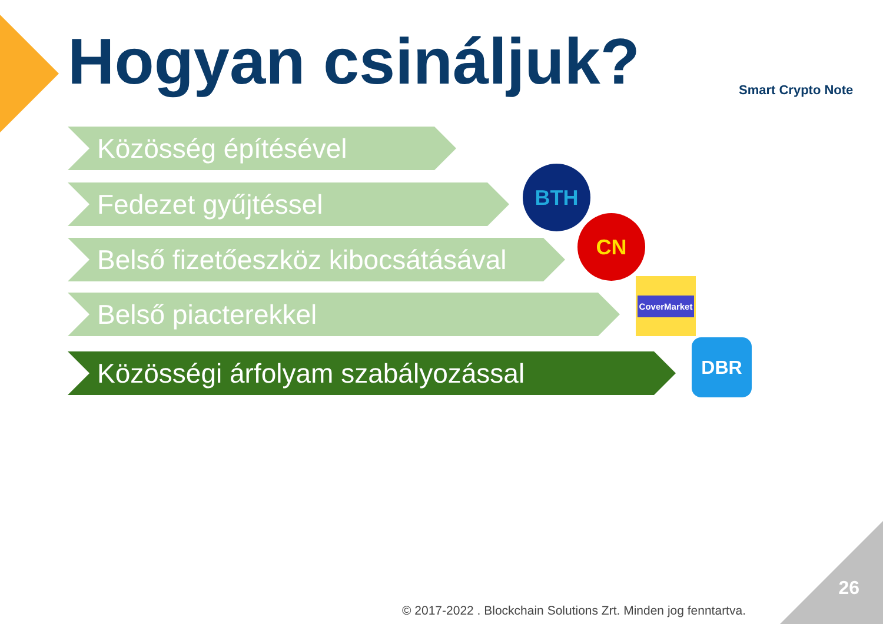Hogyan csináljuk? Smart Crypto Note
Közösség építésével
Fedezet gyűjtéssel
Belső fizetőeszköz kibocsátásával
Belső piacterekkel
Közösségi árfolyam szabályozással
BTH
CN
CoverMarket
DBR
© 2017-2022 . Blockchain Solutions Zrt. Minden jog fenntartva.
26